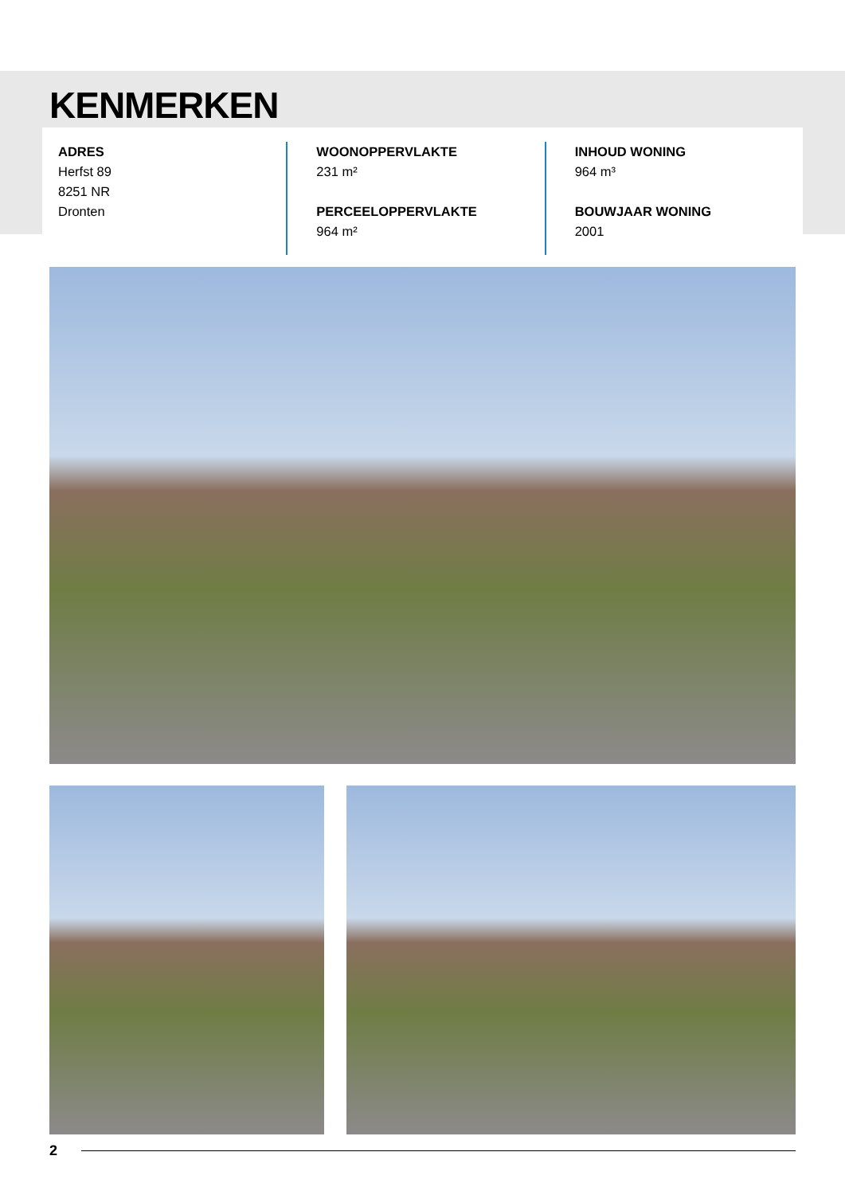KENMERKEN
ADRES
Herfst 89
8251 NR
Dronten
WOONOPPERVLAKTE
231 m²
PERCEELOPPERVLAKTE
964 m²
INHOUD WONING
964 m³
BOUWJAAR WONING
2001
2